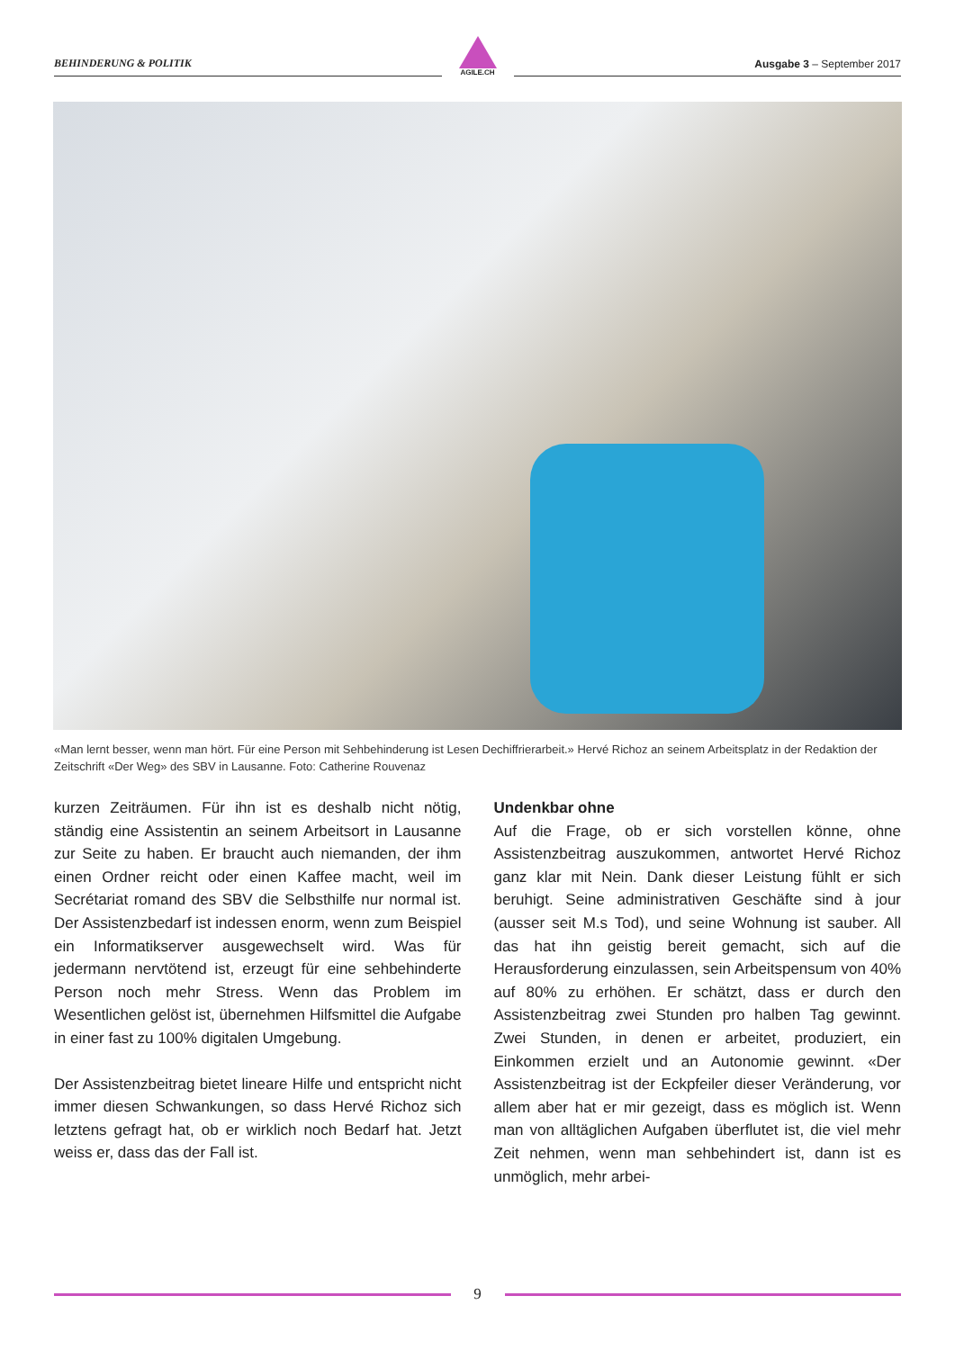BEHINDERUNG & POLITIK
AGILE.CH
Ausgabe 3 – September 2017
«Man lernt besser, wenn man hört. Für eine Person mit Sehbehinderung ist Lesen Dechiffrierarbeit.» Hervé Richoz an seinem Arbeitsplatz in der Redaktion der Zeitschrift «Der Weg» des SBV in Lausanne. Foto: Catherine Rouvenaz
kurzen Zeiträumen. Für ihn ist es deshalb nicht nötig, ständig eine Assistentin an seinem Arbeitsort in Lausanne zur Seite zu haben. Er braucht auch niemanden, der ihm einen Ordner reicht oder einen Kaffee macht, weil im Secrétariat romand des SBV die Selbsthilfe nur normal ist. Der Assistenzbedarf ist indessen enorm, wenn zum Beispiel ein Informatikserver ausgewechselt wird. Was für jedermann nervtötend ist, erzeugt für eine sehbehinderte Person noch mehr Stress. Wenn das Problem im Wesentlichen gelöst ist, übernehmen Hilfsmittel die Aufgabe in einer fast zu 100% digitalen Umgebung.
Der Assistenzbeitrag bietet lineare Hilfe und entspricht nicht immer diesen Schwankungen, so dass Hervé Richoz sich letztens gefragt hat, ob er wirklich noch Bedarf hat. Jetzt weiss er, dass das der Fall ist.
Undenkbar ohne
Auf die Frage, ob er sich vorstellen könne, ohne Assistenzbeitrag auszukommen, antwortet Hervé Richoz ganz klar mit Nein. Dank dieser Leistung fühlt er sich beruhigt. Seine administrativen Geschäfte sind à jour (ausser seit M.s Tod), und seine Wohnung ist sauber. All das hat ihn geistig bereit gemacht, sich auf die Herausforderung einzulassen, sein Arbeitspensum von 40% auf 80% zu erhöhen. Er schätzt, dass er durch den Assistenzbeitrag zwei Stunden pro halben Tag gewinnt. Zwei Stunden, in denen er arbeitet, produziert, ein Einkommen erzielt und an Autonomie gewinnt. «Der Assistenzbeitrag ist der Eckpfeiler dieser Veränderung, vor allem aber hat er mir gezeigt, dass es möglich ist. Wenn man von alltäglichen Aufgaben überflutet ist, die viel mehr Zeit nehmen, wenn man sehbehindert ist, dann ist es unmöglich, mehr arbei-
9